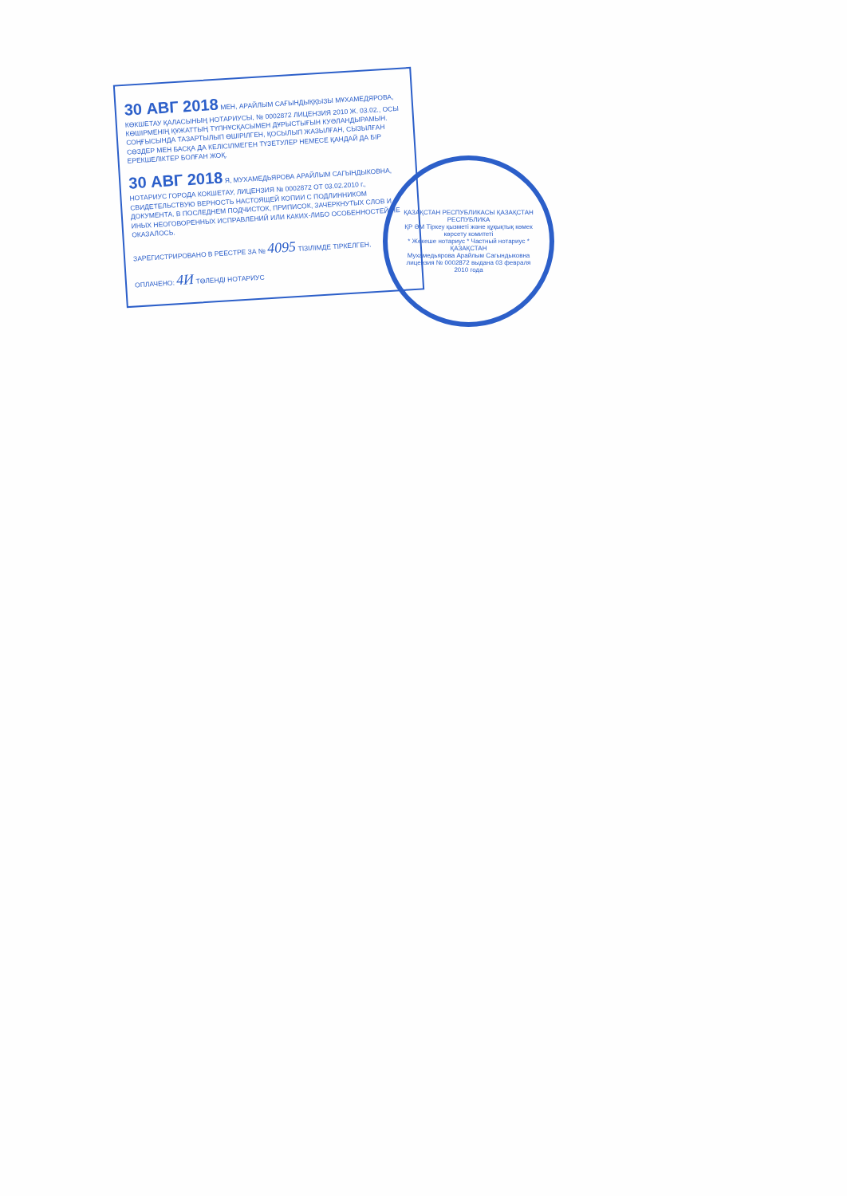30 АВГ 2018 МЕН, АРАЙЛЫМ САҒЫНДЫҚҚЫЗЫ МҰХАМЕДЯРОВА, КӨКШЕТАУ ҚАЛАСЫНЫҢ НОТАРИУСЫ, № 0002872 ЛИЦЕНЗИЯ 2010 Ж. 03.02., ОСЫ КӨШІРМЕНІҢ ҚҰЖАТТЫҢ ТҮПНҰСҚАСЫМЕН ДҰРЫСТЫҒЫН КУӘЛАНДЫРАМЫН. СОҢҒЫСЫНДА ТАЗАРТЫЛЫП ӨШІРІЛГЕН, ҚОСЫЛЫП ЖАЗЫЛҒАН, СЫЗЫЛҒАН СӨЗДЕР МЕН БАСҚА ДА КЕЛІСІЛМЕГЕН ТҮЗЕТУЛЕР НЕМЕСЕ ҚАНДАЙ ДА БІР ЕРЕКШЕЛІКТЕР БОЛҒАН ЖОҚ.
30 АВГ 2018 Я, МУХАМЕДЬЯРОВА АРАЙЛЫМ САГЫНДЫКОВНА, НОТАРИУС ГОРОДА КОКШЕТАУ, ЛИЦЕНЗИЯ № 0002872 ОТ 03.02.2010 г., СВИДЕТЕЛЬСТВУЮ ВЕРНОСТЬ НАСТОЯЩЕЙ КОПИИ С ПОДЛИННИКОМ ДОКУМЕНТА. В ПОСЛЕДНЕМ ПОДЧИСТОК, ПРИПИСОК, ЗАЧЕРКНУТЫХ СЛОВ И ИНЫХ НЕОГОВОРЕННЫХ ИСПРАВЛЕНИЙ ИЛИ КАКИХ-ЛИБО ОСОБЕННОСТЕЙ НЕ ОКАЗАЛОСЬ.
ЗАРЕГИСТРИРОВАНО В РЕЕСТРЕ ЗА № 4095 ТІЗІЛІМДЕ ТІРКЕЛГЕН.
ОПЛАЧЕНО: 4И ТӨЛЕНДІ НОТАРИУС
ҚАЗАҚСТАН РЕСПУБЛИКАСЫ ҚАЗАҚСТАН РЕСПУБЛИКА
ҚР ӘМ Тіркеу қызметі және құқықтық көмек көрсету комитеті
* Жекеше нотариус * Частный нотариус *
ҚАЗАҚСТАН
Мухамедьярова Арайлым Сагындыковна
лицензия № 0002872 выдана 03 февраля 2010 года